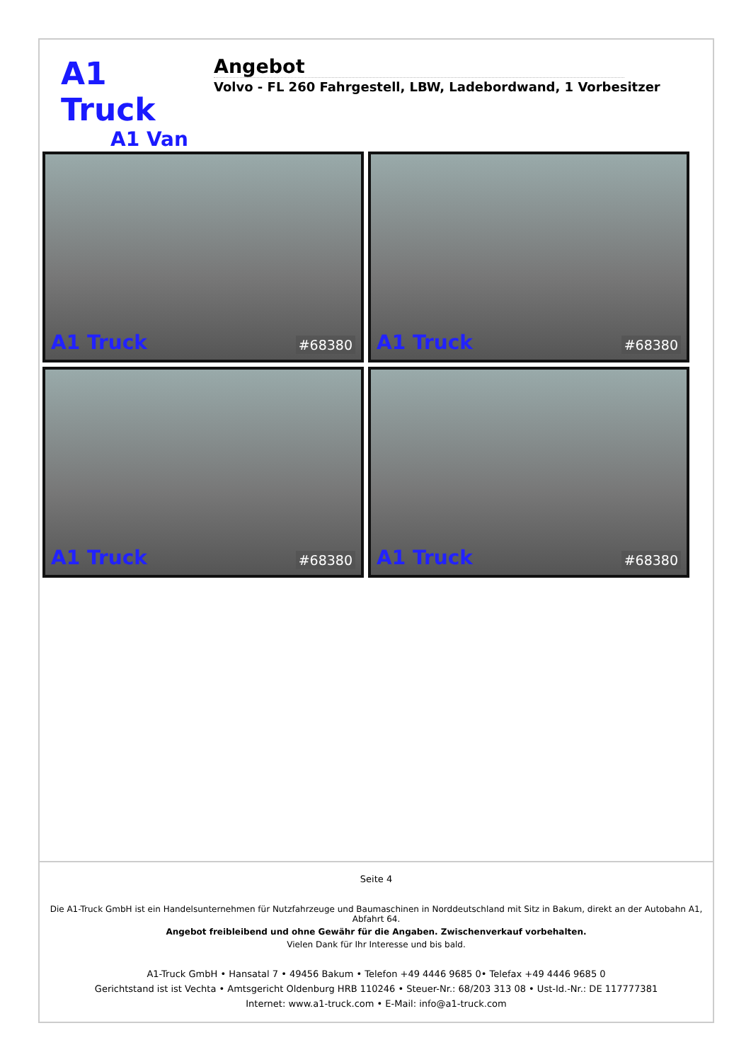A1 Truck
A1 Van
Angebot
Volvo - FL 260 Fahrgestell, LBW, Ladebordwand, 1 Vorbesitzer
A1 Truck #68380
A1 Truck #68380
A1 Truck #68380
A1 Truck #68380
Seite 4
Die A1-Truck GmbH ist ein Handelsunternehmen für Nutzfahrzeuge und Baumaschinen in Norddeutschland mit Sitz in Bakum, direkt an der Autobahn A1, Abfahrt 64.
Angebot freibleibend und ohne Gewähr für die Angaben. Zwischenverkauf vorbehalten.
Vielen Dank für Ihr Interesse und bis bald.
A1-Truck GmbH • Hansatal 7 • 49456 Bakum • Telefon +49 4446 9685 0• Telefax +49 4446 9685 0
Gerichtstand ist ist Vechta • Amtsgericht Oldenburg HRB 110246 • Steuer-Nr.: 68/203 313 08 • Ust-Id.-Nr.: DE 117777381
Internet: www.a1-truck.com • E-Mail: info@a1-truck.com